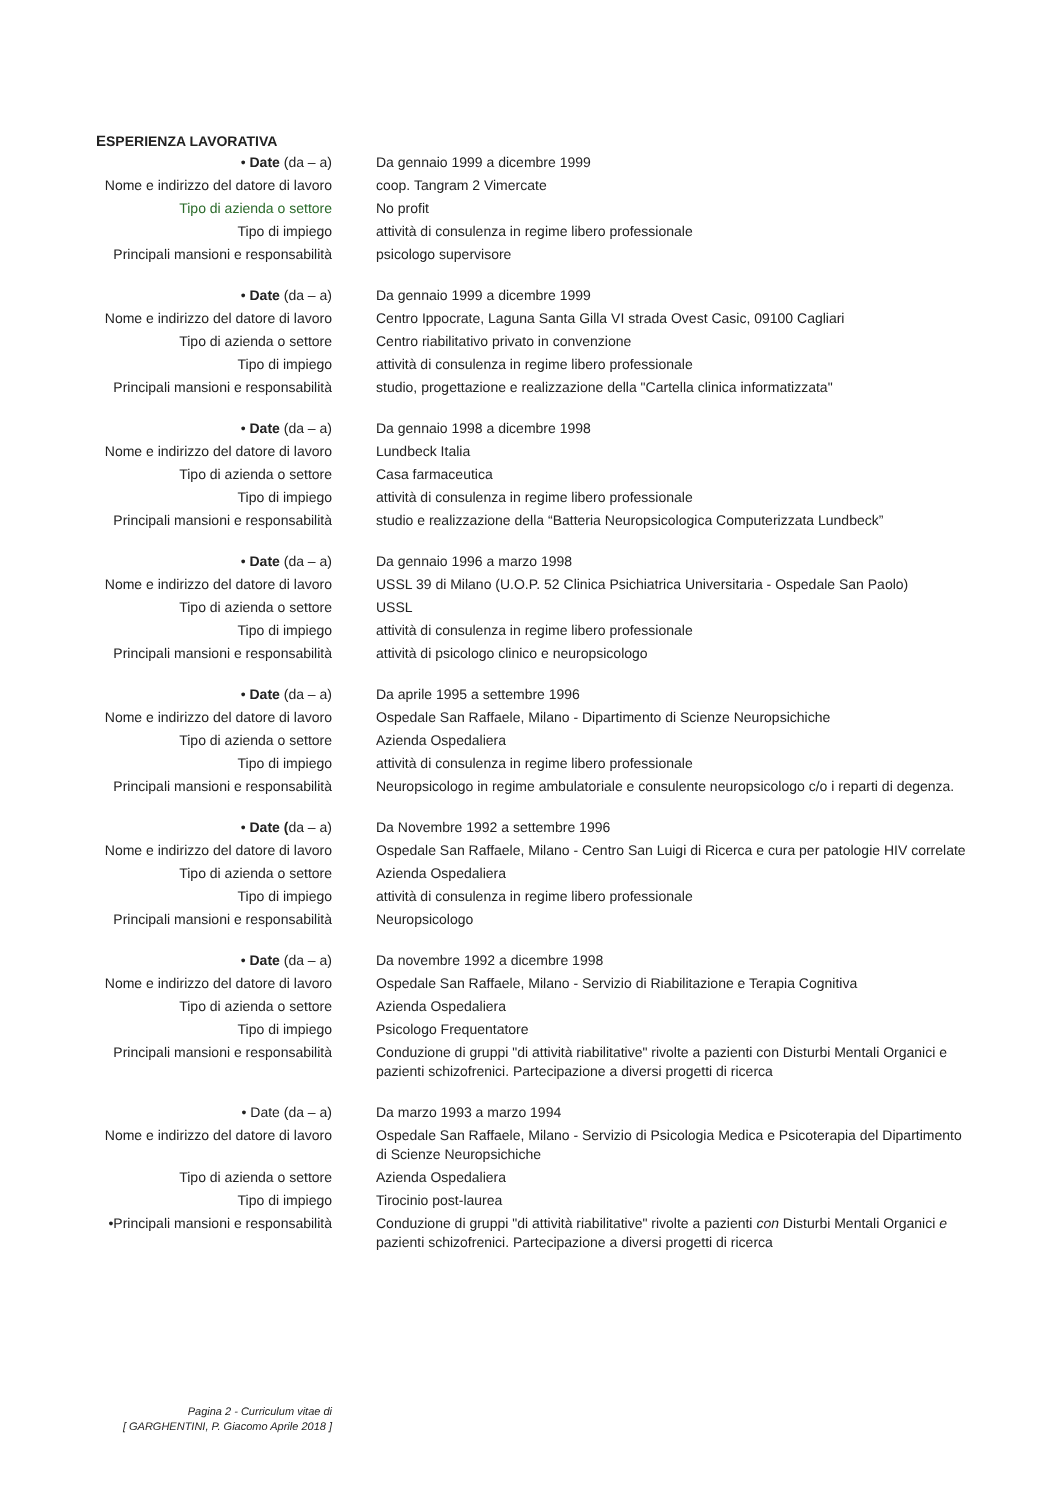ESPERIENZA LAVORATIVA
| • Date (da – a) | Da gennaio 1999 a dicembre 1999 |
| Nome e indirizzo del datore di lavoro | coop. Tangram 2 Vimercate |
| Tipo di azienda o settore | No profit |
| Tipo di impiego | attività di consulenza in regime libero professionale |
| Principali mansioni e responsabilità | psicologo supervisore |
| • Date (da – a) | Da gennaio 1999 a dicembre 1999 |
| Nome e indirizzo del datore di lavoro | Centro Ippocrate, Laguna Santa Gilla VI strada Ovest Casic, 09100 Cagliari |
| Tipo di azienda o settore | Centro riabilitativo privato in convenzione |
| Tipo di impiego | attività di consulenza in regime libero professionale |
| Principali mansioni e responsabilità | studio, progettazione e realizzazione della "Cartella clinica informatizzata" |
| • Date (da – a) | Da gennaio 1998 a dicembre 1998 |
| Nome e indirizzo del datore di lavoro | Lundbeck Italia |
| Tipo di azienda o settore | Casa farmaceutica |
| Tipo di impiego | attività di consulenza in regime libero professionale |
| Principali mansioni e responsabilità | studio e realizzazione della “Batteria Neuropsicologica Computerizzata Lundbeck” |
| • Date (da – a) | Da gennaio 1996 a marzo 1998 |
| Nome e indirizzo del datore di lavoro | USSL 39 di Milano (U.O.P. 52 Clinica Psichiatrica Universitaria - Ospedale San Paolo) |
| Tipo di azienda o settore | USSL |
| Tipo di impiego | attività di consulenza in regime libero professionale |
| Principali mansioni e responsabilità | attività di psicologo clinico e neuropsicologo |
| • Date (da – a) | Da aprile 1995 a settembre 1996 |
| Nome e indirizzo del datore di lavoro | Ospedale San Raffaele, Milano - Dipartimento di Scienze Neuropsichiche |
| Tipo di azienda o settore | Azienda Ospedaliera |
| Tipo di impiego | attività di consulenza in regime libero professionale |
| Principali mansioni e responsabilità | Neuropsicologo in regime ambulatoriale e consulente neuropsicologo c/o i reparti di degenza. |
| • Date ( da – a) | Da Novembre 1992 a settembre 1996 |
| Nome e indirizzo del datore di lavoro | Ospedale San Raffaele, Milano - Centro San Luigi di Ricerca e cura per patologie HIV correlate |
| Tipo di azienda o settore | Azienda Ospedaliera |
| Tipo di impiego | attività di consulenza in regime libero professionale |
| Principali mansioni e responsabilità | Neuropsicologo |
| • Date (da – a) | Da novembre 1992 a dicembre 1998 |
| Nome e indirizzo del datore di lavoro | Ospedale San Raffaele, Milano - Servizio di Riabilitazione e Terapia Cognitiva |
| Tipo di azienda o settore | Azienda Ospedaliera |
| Tipo di impiego | Psicologo Frequentatore |
| Principali mansioni e responsabilità | Conduzione di gruppi "di attività riabilitative" rivolte a pazienti con Disturbi Mentali Organici e pazienti schizofrenici. Partecipazione a diversi progetti di ricerca |
| • Date (da – a) | Da marzo 1993 a marzo 1994 |
| Nome e indirizzo del datore di lavoro | Ospedale San Raffaele, Milano - Servizio di Psicologia Medica e Psicoterapia del Dipartimento di Scienze Neuropsichiche |
| Tipo di azienda o settore | Azienda Ospedaliera |
| Tipo di impiego | Tirocinio post-laurea |
| •Principali mansioni e responsabilità | Conduzione di gruppi "di attività riabilitative" rivolte a pazienti con Disturbi Mentali Organici e pazienti schizofrenici. Partecipazione a diversi progetti di ricerca |
Pagina 2 - Curriculum vitae di
[ GARGHENTINI, P. Giacomo Aprile 2018 ]